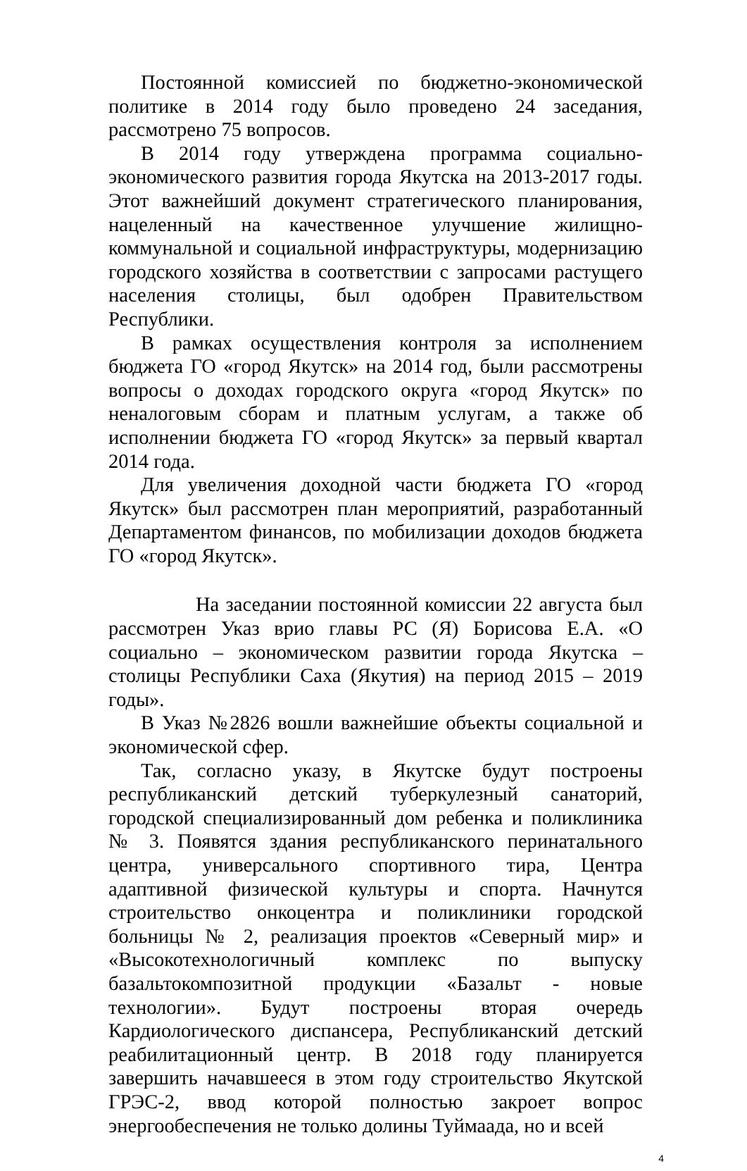Постоянной комиссией по бюджетно-экономической политике в 2014 году было проведено 24 заседания, рассмотрено 75 вопросов.
В 2014 году утверждена программа социально-экономического развития города Якутска на 2013-2017 годы. Этот важнейший документ стратегического планирования, нацеленный на качественное улучшение жилищно-коммунальной и социальной инфраструктуры, модернизацию городского хозяйства в соответствии с запросами растущего населения столицы, был одобрен Правительством Республики.
В рамках осуществления контроля за исполнением бюджета ГО «город Якутск» на 2014 год, были рассмотрены вопросы о доходах городского округа «город Якутск» по неналоговым сборам и платным услугам, а также об исполнении бюджета ГО «город Якутск» за первый квартал 2014 года.
Для увеличения доходной части бюджета ГО «город Якутск» был рассмотрен план мероприятий, разработанный Департаментом финансов, по мобилизации доходов бюджета ГО «город Якутск».
На заседании постоянной комиссии 22 августа был рассмотрен Указ врио главы РС (Я) Борисова Е.А. «О социально – экономическом развитии города Якутска – столицы Республики Саха (Якутия) на период 2015 – 2019 годы».
В Указ №2826 вошли важнейшие объекты социальной и экономической сфер.
Так, согласно указу, в Якутске будут построены республиканский детский туберкулезный санаторий, городской специализированный дом ребенка и поликлиника № 3. Появятся здания республиканского перинатального центра, универсального спортивного тира, Центра адаптивной физической культуры и спорта. Начнутся строительство онкоцентра и поликлиники городской больницы № 2, реализация проектов «Северный мир» и «Высокотехнологичный комплекс по выпуску базальтокомпозитной продукции «Базальт - новые технологии». Будут построены вторая очередь Кардиологического диспансера, Республиканский детский реабилитационный центр. В 2018 году планируется завершить начавшееся в этом году строительство Якутской ГРЭС-2, ввод которой полностью закроет вопрос энергообеспечения не только долины Туймаада, но и всей
4